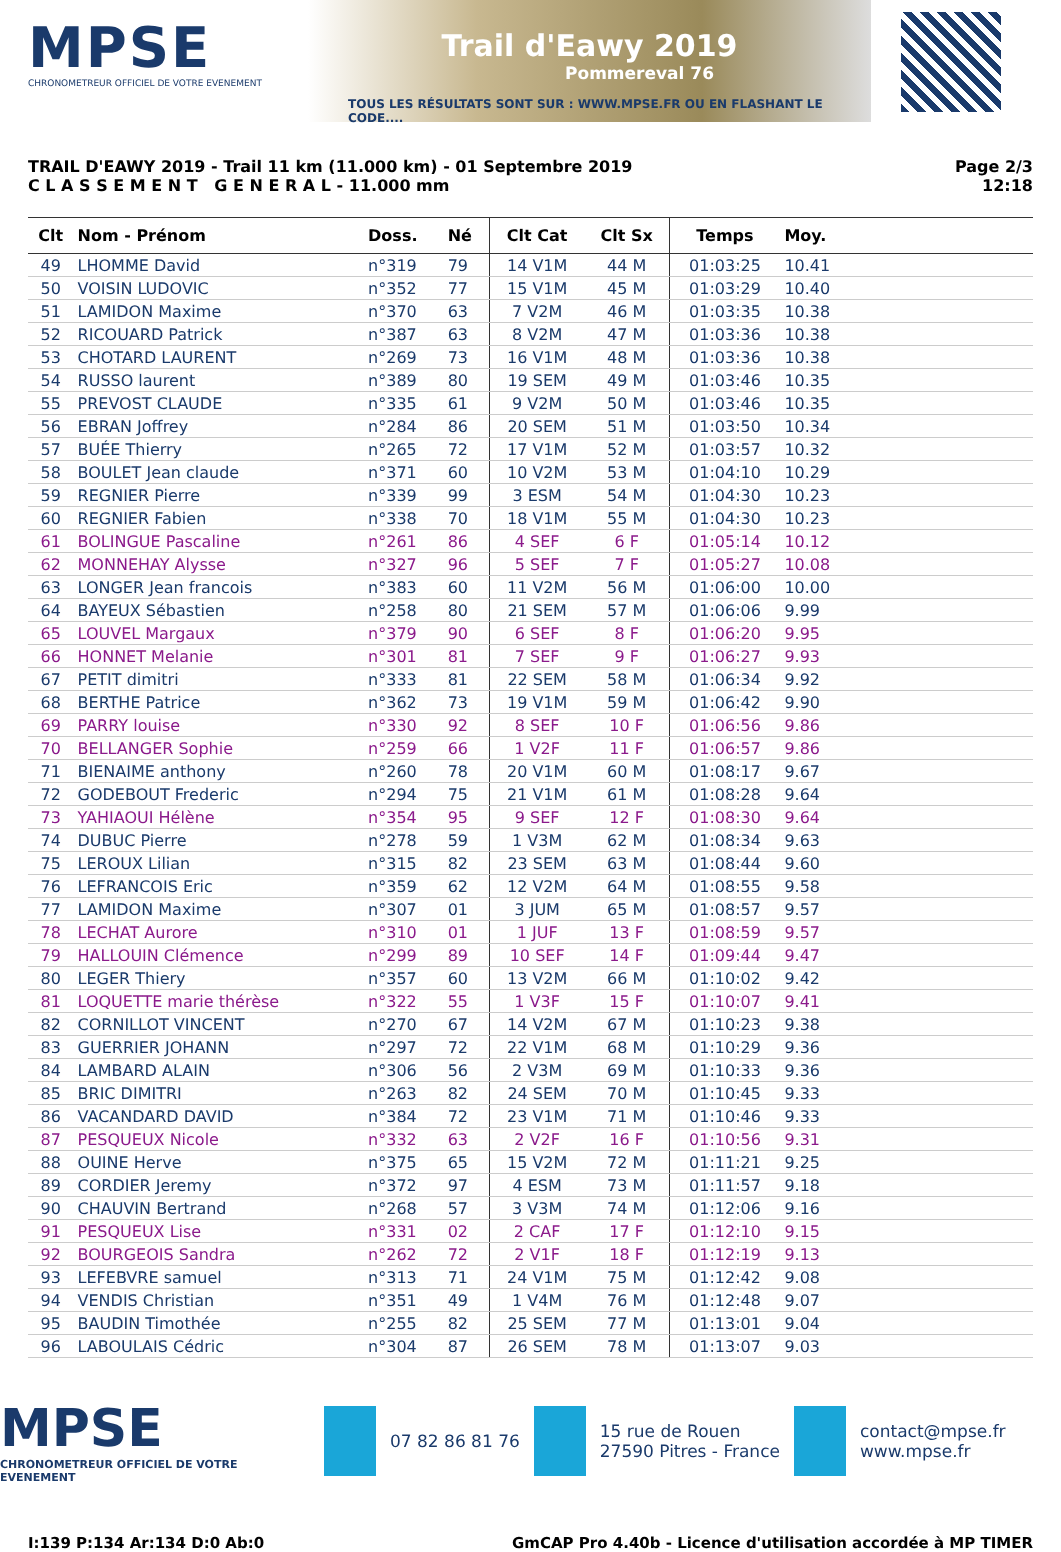MPSE
CHRONOMETREUR OFFICIEL DE VOTRE EVENEMENT
Trail d'Eawy 2019
Pommereval 76
TOUS LES RÉSULTATS SONT SUR : WWW.MPSE.FR OU EN FLASHANT LE CODE....
TRAIL D'EAWY 2019 - Trail 11 km (11.000 km) - 01 Septembre 2019
C L A S S E M E N T G E N E R A L - 11.000 mm
Page 2/3
12:18
| Clt | Nom - Prénom | Doss. | Né | Clt Cat | Clt Sx | Temps | Moy. | |
| --- | --- | --- | --- | --- | --- | --- | --- | --- |
| 49 | LHOMME David | n°319 | 79 | 14 V1M | 44 M | 01:03:25 | 10.41 | |
| 50 | VOISIN LUDOVIC | n°352 | 77 | 15 V1M | 45 M | 01:03:29 | 10.40 | |
| 51 | LAMIDON Maxime | n°370 | 63 | 7 V2M | 46 M | 01:03:35 | 10.38 | |
| 52 | RICOUARD Patrick | n°387 | 63 | 8 V2M | 47 M | 01:03:36 | 10.38 | |
| 53 | CHOTARD LAURENT | n°269 | 73 | 16 V1M | 48 M | 01:03:36 | 10.38 | |
| 54 | RUSSO laurent | n°389 | 80 | 19 SEM | 49 M | 01:03:46 | 10.35 | |
| 55 | PREVOST CLAUDE | n°335 | 61 | 9 V2M | 50 M | 01:03:46 | 10.35 | |
| 56 | EBRAN Joffrey | n°284 | 86 | 20 SEM | 51 M | 01:03:50 | 10.34 | |
| 57 | BUÉE Thierry | n°265 | 72 | 17 V1M | 52 M | 01:03:57 | 10.32 | |
| 58 | BOULET Jean claude | n°371 | 60 | 10 V2M | 53 M | 01:04:10 | 10.29 | |
| 59 | REGNIER Pierre | n°339 | 99 | 3 ESM | 54 M | 01:04:30 | 10.23 | |
| 60 | REGNIER Fabien | n°338 | 70 | 18 V1M | 55 M | 01:04:30 | 10.23 | |
| 61 | BOLINGUE Pascaline | n°261 | 86 | 4 SEF | 6 F | 01:05:14 | 10.12 | |
| 62 | MONNEHAY Alysse | n°327 | 96 | 5 SEF | 7 F | 01:05:27 | 10.08 | |
| 63 | LONGER Jean francois | n°383 | 60 | 11 V2M | 56 M | 01:06:00 | 10.00 | |
| 64 | BAYEUX Sébastien | n°258 | 80 | 21 SEM | 57 M | 01:06:06 | 9.99 | |
| 65 | LOUVEL Margaux | n°379 | 90 | 6 SEF | 8 F | 01:06:20 | 9.95 | |
| 66 | HONNET Melanie | n°301 | 81 | 7 SEF | 9 F | 01:06:27 | 9.93 | |
| 67 | PETIT dimitri | n°333 | 81 | 22 SEM | 58 M | 01:06:34 | 9.92 | |
| 68 | BERTHE Patrice | n°362 | 73 | 19 V1M | 59 M | 01:06:42 | 9.90 | |
| 69 | PARRY louise | n°330 | 92 | 8 SEF | 10 F | 01:06:56 | 9.86 | |
| 70 | BELLANGER Sophie | n°259 | 66 | 1 V2F | 11 F | 01:06:57 | 9.86 | |
| 71 | BIENAIME anthony | n°260 | 78 | 20 V1M | 60 M | 01:08:17 | 9.67 | |
| 72 | GODEBOUT Frederic | n°294 | 75 | 21 V1M | 61 M | 01:08:28 | 9.64 | |
| 73 | YAHIAOUI Hélène | n°354 | 95 | 9 SEF | 12 F | 01:08:30 | 9.64 | |
| 74 | DUBUC Pierre | n°278 | 59 | 1 V3M | 62 M | 01:08:34 | 9.63 | |
| 75 | LEROUX Lilian | n°315 | 82 | 23 SEM | 63 M | 01:08:44 | 9.60 | |
| 76 | LEFRANCOIS Eric | n°359 | 62 | 12 V2M | 64 M | 01:08:55 | 9.58 | |
| 77 | LAMIDON Maxime | n°307 | 01 | 3 JUM | 65 M | 01:08:57 | 9.57 | |
| 78 | LECHAT Aurore | n°310 | 01 | 1 JUF | 13 F | 01:08:59 | 9.57 | |
| 79 | HALLOUIN Clémence | n°299 | 89 | 10 SEF | 14 F | 01:09:44 | 9.47 | |
| 80 | LEGER Thiery | n°357 | 60 | 13 V2M | 66 M | 01:10:02 | 9.42 | |
| 81 | LOQUETTE marie thérèse | n°322 | 55 | 1 V3F | 15 F | 01:10:07 | 9.41 | |
| 82 | CORNILLOT VINCENT | n°270 | 67 | 14 V2M | 67 M | 01:10:23 | 9.38 | |
| 83 | GUERRIER JOHANN | n°297 | 72 | 22 V1M | 68 M | 01:10:29 | 9.36 | |
| 84 | LAMBARD ALAIN | n°306 | 56 | 2 V3M | 69 M | 01:10:33 | 9.36 | |
| 85 | BRIC DIMITRI | n°263 | 82 | 24 SEM | 70 M | 01:10:45 | 9.33 | |
| 86 | VACANDARD DAVID | n°384 | 72 | 23 V1M | 71 M | 01:10:46 | 9.33 | |
| 87 | PESQUEUX Nicole | n°332 | 63 | 2 V2F | 16 F | 01:10:56 | 9.31 | |
| 88 | OUINE Herve | n°375 | 65 | 15 V2M | 72 M | 01:11:21 | 9.25 | |
| 89 | CORDIER Jeremy | n°372 | 97 | 4 ESM | 73 M | 01:11:57 | 9.18 | |
| 90 | CHAUVIN Bertrand | n°268 | 57 | 3 V3M | 74 M | 01:12:06 | 9.16 | |
| 91 | PESQUEUX Lise | n°331 | 02 | 2 CAF | 17 F | 01:12:10 | 9.15 | |
| 92 | BOURGEOIS Sandra | n°262 | 72 | 2 V1F | 18 F | 01:12:19 | 9.13 | |
| 93 | LEFEBVRE samuel | n°313 | 71 | 24 V1M | 75 M | 01:12:42 | 9.08 | |
| 94 | VENDIS Christian | n°351 | 49 | 1 V4M | 76 M | 01:12:48 | 9.07 | |
| 95 | BAUDIN Timothée | n°255 | 82 | 25 SEM | 77 M | 01:13:01 | 9.04 | |
| 96 | LABOULAIS Cédric | n°304 | 87 | 26 SEM | 78 M | 01:13:07 | 9.03 | |
MPSE
CHRONOMETREUR OFFICIEL DE VOTRE EVENEMENT
07 82 86 81 76
15 rue de Rouen
27590 Pitres - France
contact@mpse.fr
www.mpse.fr
I:139 P:134 Ar:134 D:0 Ab:0 GmCAP Pro 4.40b - Licence d'utilisation accordée à MP TIMER